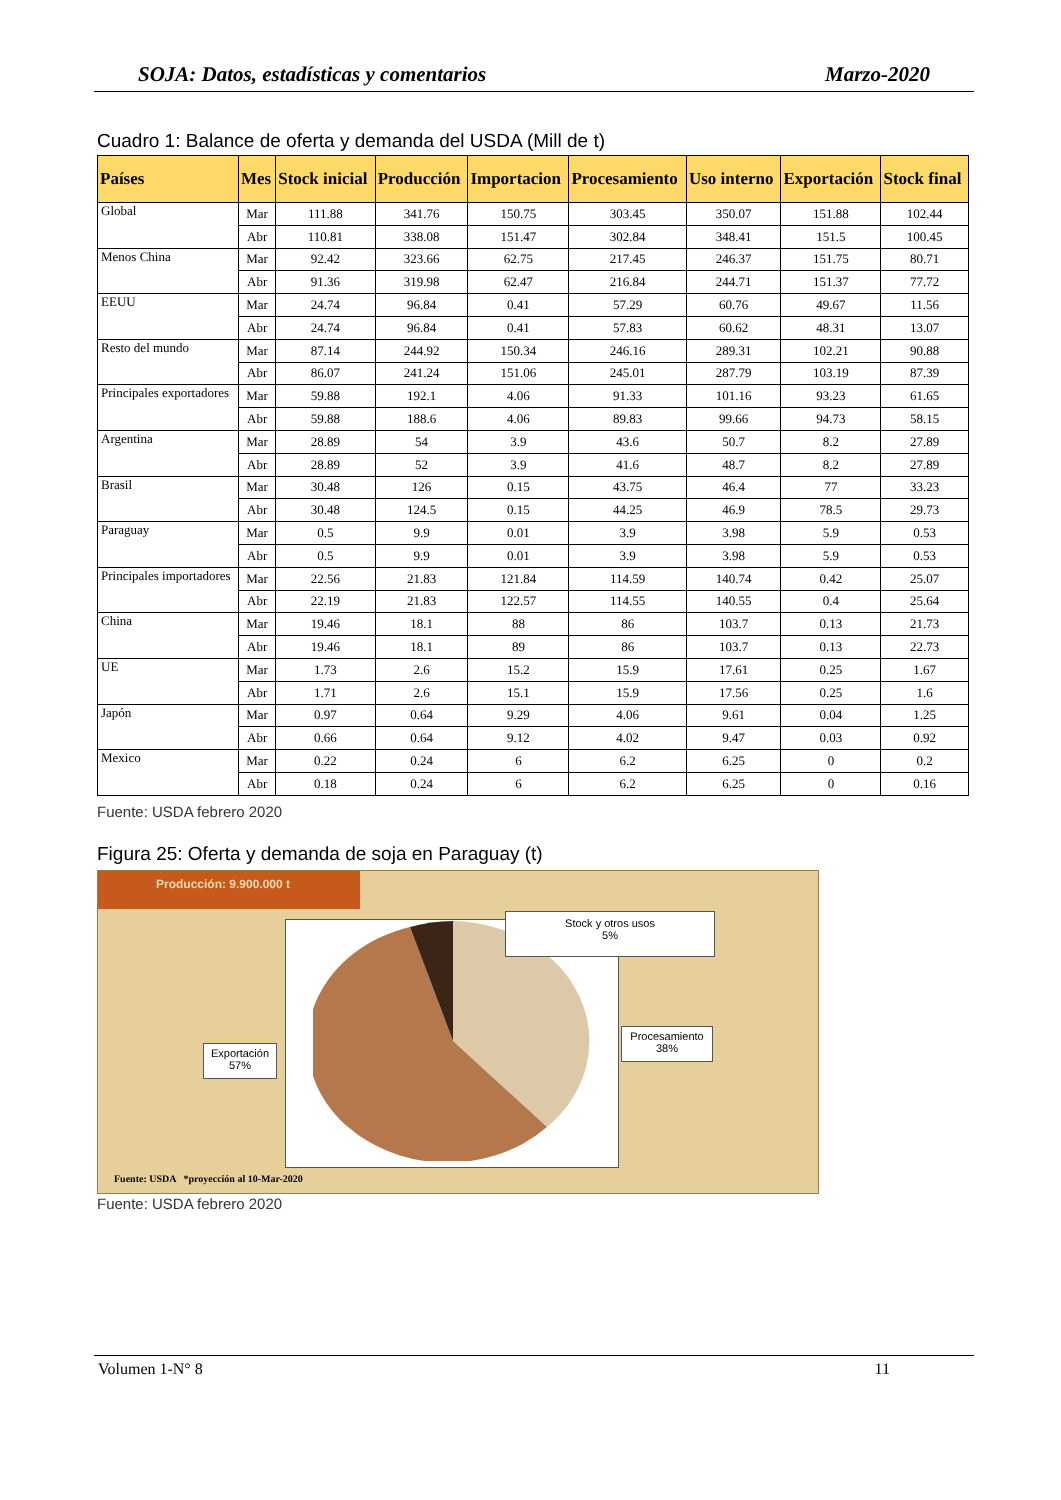SOJA: Datos, estadísticas y comentarios Marzo-2020
Cuadro 1: Balance de oferta y demanda del USDA (Mill de t)
| Países | Mes | Stock inicial | Producción | Importacion | Procesamiento | Uso interno | Exportación | Stock final |
| --- | --- | --- | --- | --- | --- | --- | --- | --- |
| Global | Mar | 111.88 | 341.76 | 150.75 | 303.45 | 350.07 | 151.88 | 102.44 |
| | Abr | 110.81 | 338.08 | 151.47 | 302.84 | 348.41 | 151.5 | 100.45 |
| Menos China | Mar | 92.42 | 323.66 | 62.75 | 217.45 | 246.37 | 151.75 | 80.71 |
| | Abr | 91.36 | 319.98 | 62.47 | 216.84 | 244.71 | 151.37 | 77.72 |
| EEUU | Mar | 24.74 | 96.84 | 0.41 | 57.29 | 60.76 | 49.67 | 11.56 |
| | Abr | 24.74 | 96.84 | 0.41 | 57.83 | 60.62 | 48.31 | 13.07 |
| Resto del mundo | Mar | 87.14 | 244.92 | 150.34 | 246.16 | 289.31 | 102.21 | 90.88 |
| | Abr | 86.07 | 241.24 | 151.06 | 245.01 | 287.79 | 103.19 | 87.39 |
| Principales exportadores | Mar | 59.88 | 192.1 | 4.06 | 91.33 | 101.16 | 93.23 | 61.65 |
| | Abr | 59.88 | 188.6 | 4.06 | 89.83 | 99.66 | 94.73 | 58.15 |
| Argentina | Mar | 28.89 | 54 | 3.9 | 43.6 | 50.7 | 8.2 | 27.89 |
| | Abr | 28.89 | 52 | 3.9 | 41.6 | 48.7 | 8.2 | 27.89 |
| Brasil | Mar | 30.48 | 126 | 0.15 | 43.75 | 46.4 | 77 | 33.23 |
| | Abr | 30.48 | 124.5 | 0.15 | 44.25 | 46.9 | 78.5 | 29.73 |
| Paraguay | Mar | 0.5 | 9.9 | 0.01 | 3.9 | 3.98 | 5.9 | 0.53 |
| | Abr | 0.5 | 9.9 | 0.01 | 3.9 | 3.98 | 5.9 | 0.53 |
| Principales importadores | Mar | 22.56 | 21.83 | 121.84 | 114.59 | 140.74 | 0.42 | 25.07 |
| | Abr | 22.19 | 21.83 | 122.57 | 114.55 | 140.55 | 0.4 | 25.64 |
| China | Mar | 19.46 | 18.1 | 88 | 86 | 103.7 | 0.13 | 21.73 |
| | Abr | 19.46 | 18.1 | 89 | 86 | 103.7 | 0.13 | 22.73 |
| UE | Mar | 1.73 | 2.6 | 15.2 | 15.9 | 17.61 | 0.25 | 1.67 |
| | Abr | 1.71 | 2.6 | 15.1 | 15.9 | 17.56 | 0.25 | 1.6 |
| Japón | Mar | 0.97 | 0.64 | 9.29 | 4.06 | 9.61 | 0.04 | 1.25 |
| | Abr | 0.66 | 0.64 | 9.12 | 4.02 | 9.47 | 0.03 | 0.92 |
| Mexico | Mar | 0.22 | 0.24 | 6 | 6.2 | 6.25 | 0 | 0.2 |
| | Abr | 0.18 | 0.24 | 6 | 6.2 | 6.25 | 0 | 0.16 |
Fuente: USDA febrero 2020
Figura 25: Oferta y demanda de soja en Paraguay (t)
Producción: 9.900.000 t
Stock y otros usos
5%
Procesamiento
38%
Exportación
57%
Fuente: USDA *proyección al 10-Mar-2020
Fuente: USDA febrero 2020
Volumen 1-N° 8 11